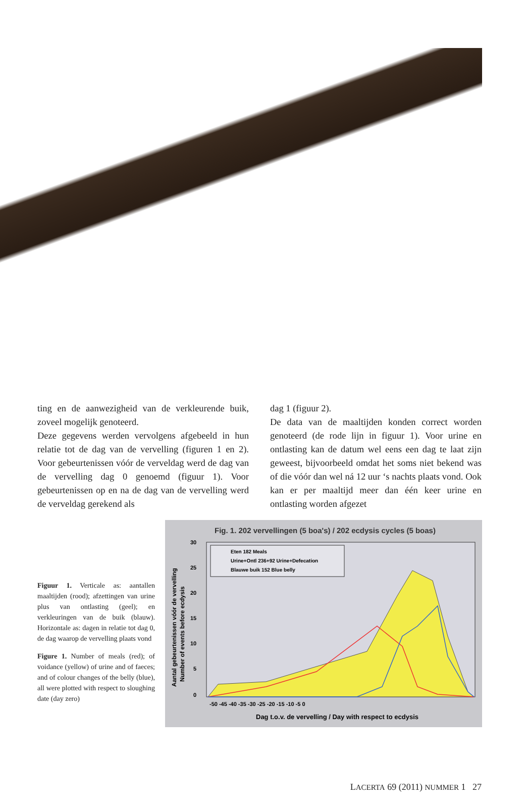ting en de aanwezigheid van de verkleurende buik, zoveel mogelijk genoteerd.
Deze gegevens werden vervolgens afgebeeld in hun relatie tot de dag van de vervelling (figuren 1 en 2). Voor gebeurtenissen vóór de verveldag werd de dag van de vervelling dag 0 genoemd (figuur 1). Voor gebeurtenissen op en na de dag van de vervelling werd de verveldag gerekend als
dag 1 (figuur 2).
De data van de maaltijden konden correct worden genoteerd (de rode lijn in figuur 1). Voor urine en ontlasting kan de datum wel eens een dag te laat zijn geweest, bijvoorbeeld omdat het soms niet bekend was of die vóór dan wel ná 12 uur ‘s nachts plaats vond. Ook kan er per maaltijd meer dan één keer urine en ontlasting worden afgezet
Figuur 1. Verticale as: aantallen maaltijden (rood); afzettingen van urine plus van ontlasting (geel); en verkleuringen van de buik (blauw). Horizontale as: dagen in relatie tot dag 0, de dag waarop de vervelling plaats vond
Figure 1. Number of meals (red); of voidance (yellow) of urine and of faeces; and of colour changes of the belly (blue), all were plotted with respect to sloughing date (day zero)
Fig. 1. 202 vervellingen (5 boa's) / 202 ecdysis cycles (5 boas)
30
25
20
15
10
5
0
Aantal gebeurtenissen vóór de vervelling
Number of events before ecdysis
Eten 182 Meals
Urine+Ontl 236+92 Urine+Defecation
Blauwe buik 152 Blue belly
-50 -45 -40 -35 -30 -25 -20 -15 -10 -5 0
Dag t.o.v. de vervelling / Day with respect to ecdysis
LACERTA 69 (2011) NUMMER 1 27